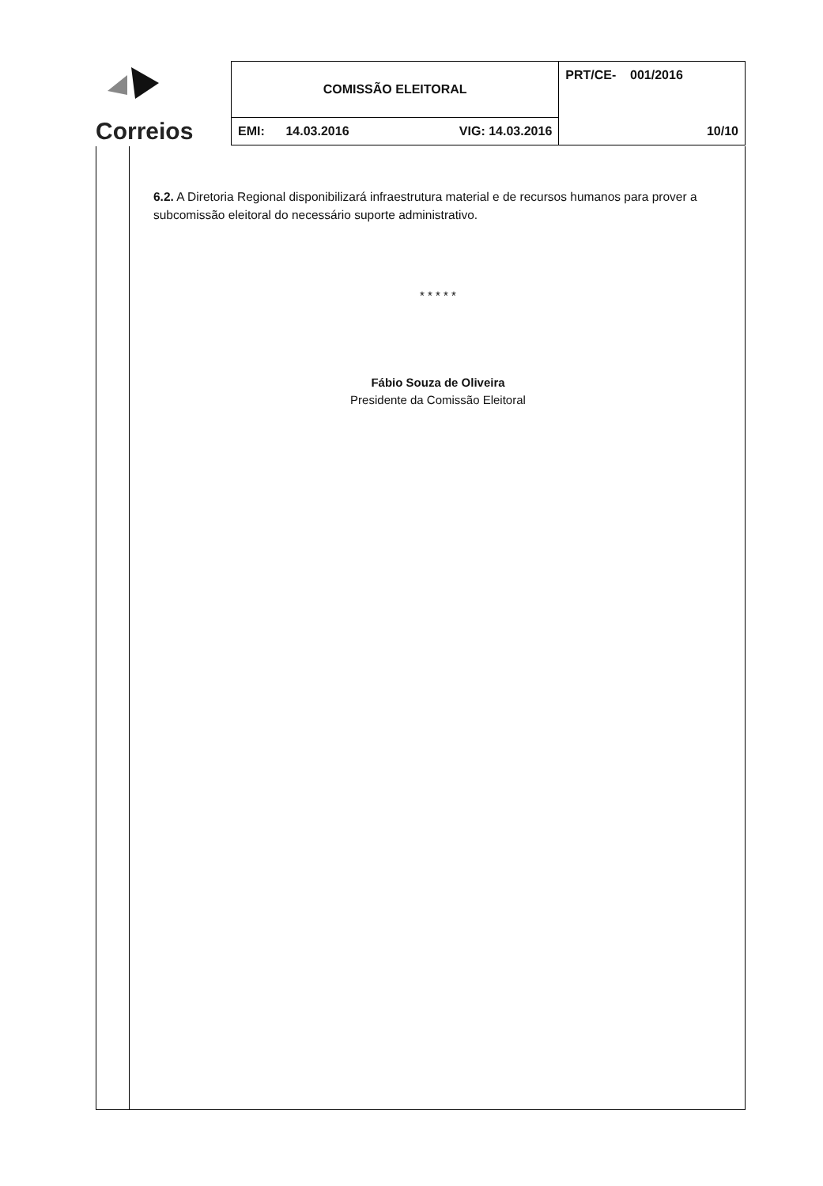| Correios | COMISSÃO ELEITORAL | | PRT/CE- 001/2016 |
| | EMI: 14.03.2016 | VIG: 14.03.2016 | 10/10 |
6.2. A Diretoria Regional disponibilizará infraestrutura material e de recursos humanos para prover a subcomissão eleitoral do necessário suporte administrativo.
* * * * *
Fábio Souza de Oliveira
Presidente da Comissão Eleitoral